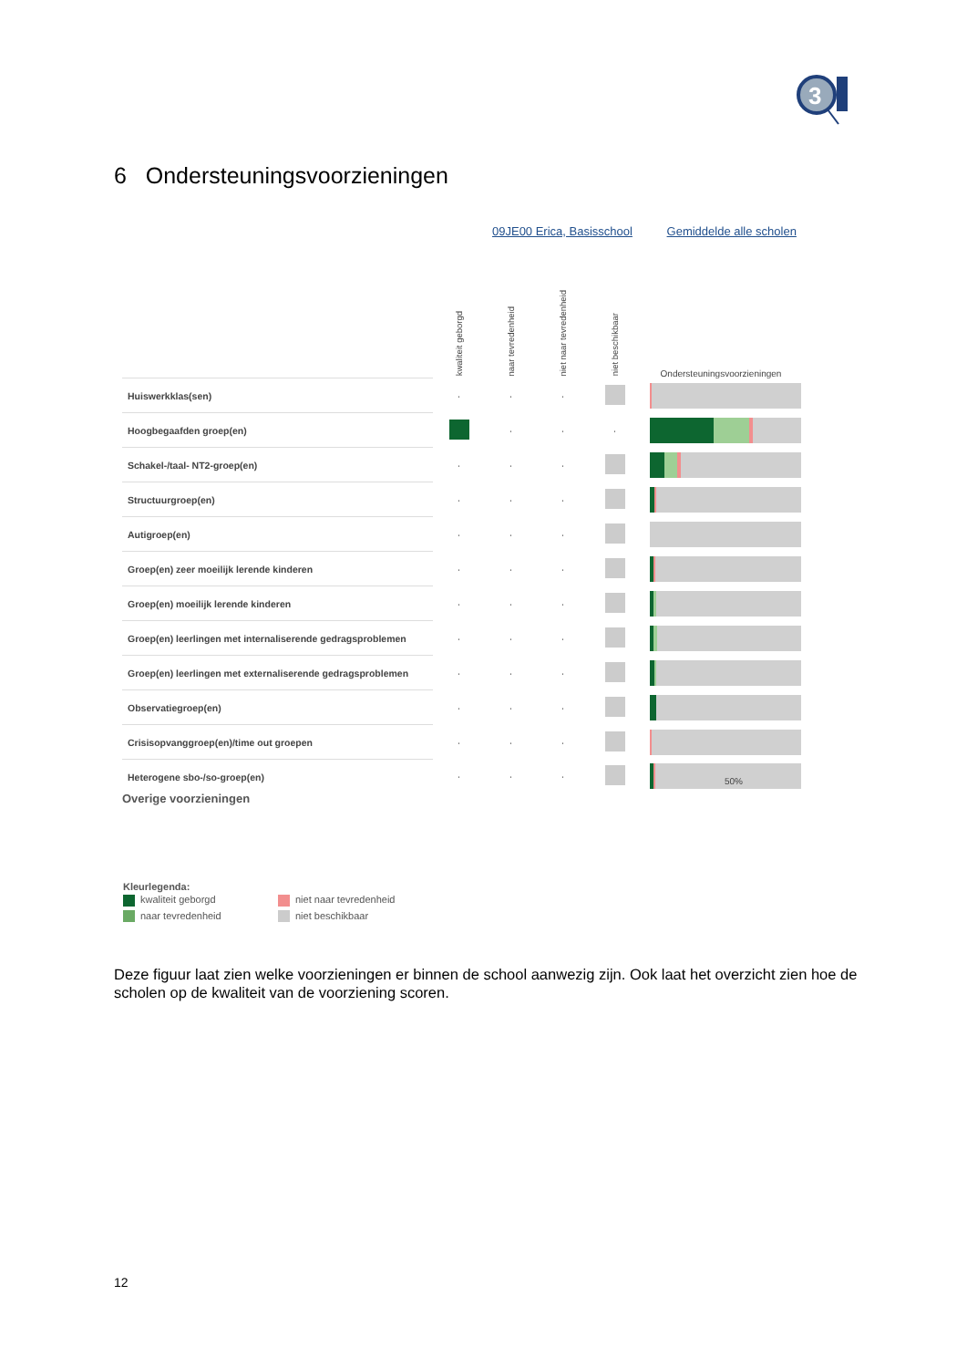3
6 Ondersteuningsvoorzieningen
09JE00 Erica, Basisschool Gemiddelde alle scholen
| | kwaliteit geborgd | naar tevredenheid | niet naar tevredenheid | niet beschikbaar | Ondersteuningsvoorzieningen |
| --- | --- | --- | --- | --- | --- |
| Huiswerkklas(sen) | · | · | · | | |
| Hoogbegaafden groep(en) | | · | · | · | |
| Schakel-/taal- NT2-groep(en) | · | · | · | | |
| Structuurgroep(en) | · | · | · | | |
| Autigroep(en) | · | · | · | | |
| Groep(en) zeer moeilijk lerende kinderen | · | · | · | | |
| Groep(en) moeilijk lerende kinderen | · | · | · | | |
| Groep(en) leerlingen met internaliserende gedragsproblemen | · | · | · | | |
| Groep(en) leerlingen met externaliserende gedragsproblemen | · | · | · | | |
| Observatiegroep(en) | · | · | · | | |
| Crisisopvanggroep(en)/time out groepen | · | · | · | | |
| Heterogene sbo-/so-groep(en) | · | · | · | | 50% |
Overige voorzieningen
Kleurlegenda:
kwaliteit geborgd niet naar tevredenheid
naar tevredenheid niet beschikbaar
Deze figuur laat zien welke voorzieningen er binnen de school aanwezig zijn. Ook laat het overzicht zien hoe de scholen op de kwaliteit van de voorziening scoren.
12